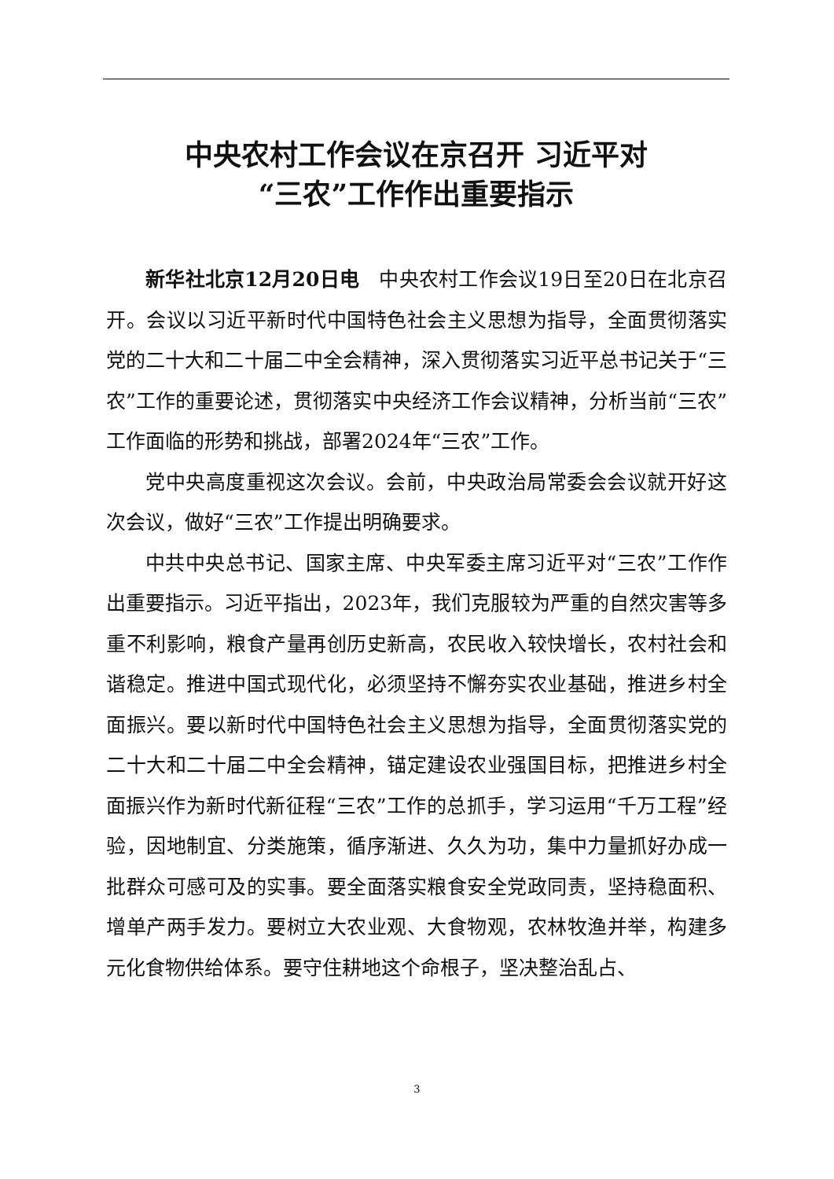中央农村工作会议在京召开 习近平对
“三农”工作作出重要指示
新华社北京12月20日电　中央农村工作会议19日至20日在北京召开。会议以习近平新时代中国特色社会主义思想为指导，全面贯彻落实党的二十大和二十届二中全会精神，深入贯彻落实习近平总书记关于“三农”工作的重要论述，贯彻落实中央经济工作会议精神，分析当前“三农”工作面临的形势和挑战，部署2024年“三农”工作。
党中央高度重视这次会议。会前，中央政治局常委会会议就开好这次会议，做好“三农”工作提出明确要求。
中共中央总书记、国家主席、中央军委主席习近平对“三农”工作作出重要指示。习近平指出，2023年，我们克服较为严重的自然灾害等多重不利影响，粮食产量再创历史新高，农民收入较快增长，农村社会和谐稳定。推进中国式现代化，必须坚持不懈夯实农业基础，推进乡村全面振兴。要以新时代中国特色社会主义思想为指导，全面贯彻落实党的二十大和二十届二中全会精神，锚定建设农业强国目标，把推进乡村全面振兴作为新时代新征程“三农”工作的总抓手，学习运用“千万工程”经验，因地制宜、分类施策，循序渐进、久久为功，集中力量抓好办成一批群众可感可及的实事。要全面落实粮食安全党政同责，坚持稳面积、增单产两手发力。要树立大农业观、大食物观，农林牧渔并举，构建多元化食物供给体系。要守住耕地这个命根子，坚决整治乱占、
3